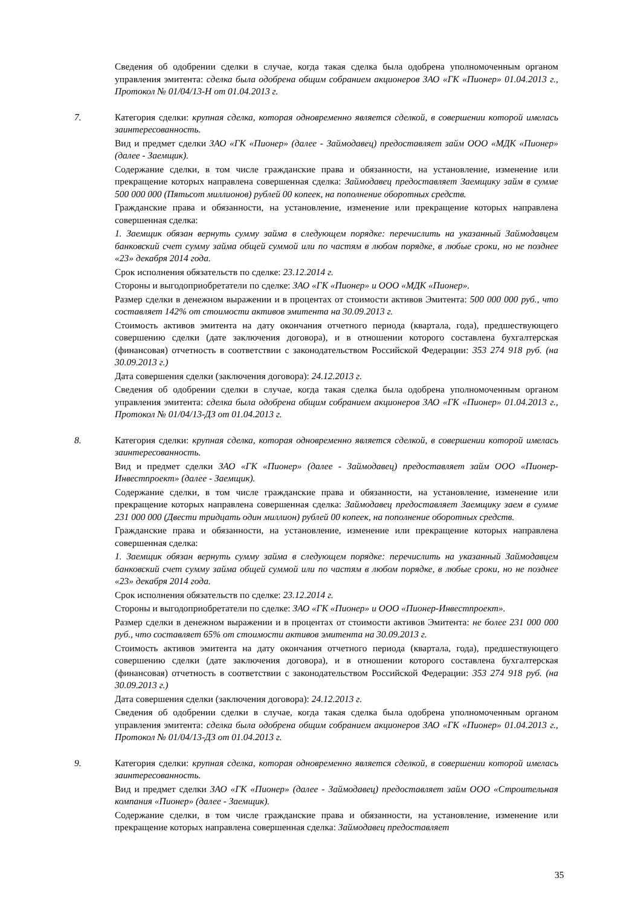Сведения об одобрении сделки в случае, когда такая сделка была одобрена уполномоченным органом управления эмитента: сделка была одобрена общим собранием акционеров ЗАО «ГК «Пионер» 01.04.2013 г., Протокол № 01/04/13-Н от 01.04.2013 г.
7. Категория сделки: крупная сделка, которая одновременно является сделкой, в совершении которой имелась заинтересованность.
Вид и предмет сделки ЗАО «ГК «Пионер» (далее - Займодавец) предоставляет займ ООО «МДК «Пионер» (далее - Заемщик).
Содержание сделки, в том числе гражданские права и обязанности, на установление, изменение или прекращение которых направлена совершенная сделка: Займодавец предоставляет Заемщику займ в сумме 500 000 000 (Пятьсот миллионов) рублей 00 копеек, на пополнение оборотных средств.
Гражданские права и обязанности, на установление, изменение или прекращение которых направлена совершенная сделка:
1. Заемщик обязан вернуть сумму займа в следующем порядке: перечислить на указанный Займодавцем банковский счет сумму займа общей суммой или по частям в любом порядке, в любые сроки, но не позднее «23» декабря 2014 года.
Срок исполнения обязательств по сделке: 23.12.2014 г.
Стороны и выгодоприобретатели по сделке: ЗАО «ГК «Пионер» и ООО «МДК «Пионер».
Размер сделки в денежном выражении и в процентах от стоимости активов Эмитента: 500 000 000 руб., что составляет 142% от стоимости активов эмитента на 30.09.2013 г.
Стоимость активов эмитента на дату окончания отчетного периода (квартала, года), предшествующего совершению сделки (дате заключения договора), и в отношении которого составлена бухгалтерская (финансовая) отчетность в соответствии с законодательством Российской Федерации: 353 274 918 руб. (на 30.09.2013 г.)
Дата совершения сделки (заключения договора): 24.12.2013 г.
Сведения об одобрении сделки в случае, когда такая сделка была одобрена уполномоченным органом управления эмитента: сделка была одобрена общим собранием акционеров ЗАО «ГК «Пионер» 01.04.2013 г., Протокол № 01/04/13-ДЗ от 01.04.2013 г.
8. Категория сделки: крупная сделка, которая одновременно является сделкой, в совершении которой имелась заинтересованность.
Вид и предмет сделки ЗАО «ГК «Пионер» (далее - Займодавец) предоставляет займ ООО «Пионер-Инвестпроект» (далее - Заемщик).
Содержание сделки, в том числе гражданские права и обязанности, на установление, изменение или прекращение которых направлена совершенная сделка: Займодавец предоставляет Заемщику заем в сумме 231 000 000 (Двести тридцать один миллион) рублей 00 копеек, на пополнение оборотных средств.
Гражданские права и обязанности, на установление, изменение или прекращение которых направлена совершенная сделка:
1. Заемщик обязан вернуть сумму займа в следующем порядке: перечислить на указанный Займодавцем банковский счет сумму займа общей суммой или по частям в любом порядке, в любые сроки, но не позднее «23» декабря 2014 года.
Срок исполнения обязательств по сделке: 23.12.2014 г.
Стороны и выгодоприобретатели по сделке: ЗАО «ГК «Пионер» и ООО «Пионер-Инвестпроект».
Размер сделки в денежном выражении и в процентах от стоимости активов Эмитента: не более 231 000 000 руб., что составляет 65% от стоимости активов эмитента на 30.09.2013 г.
Стоимость активов эмитента на дату окончания отчетного периода (квартала, года), предшествующего совершению сделки (дате заключения договора), и в отношении которого составлена бухгалтерская (финансовая) отчетность в соответствии с законодательством Российской Федерации: 353 274 918 руб. (на 30.09.2013 г.)
Дата совершения сделки (заключения договора): 24.12.2013 г.
Сведения об одобрении сделки в случае, когда такая сделка была одобрена уполномоченным органом управления эмитента: сделка была одобрена общим собранием акционеров ЗАО «ГК «Пионер» 01.04.2013 г., Протокол № 01/04/13-ДЗ от 01.04.2013 г.
9. Категория сделки: крупная сделка, которая одновременно является сделкой, в совершении которой имелась заинтересованность.
Вид и предмет сделки ЗАО «ГК «Пионер» (далее - Займодавец) предоставляет займ ООО «Строительная компания «Пионер» (далее - Заемщик).
Содержание сделки, в том числе гражданские права и обязанности, на установление, изменение или прекращение которых направлена совершенная сделка: Займодавец предоставляет
35